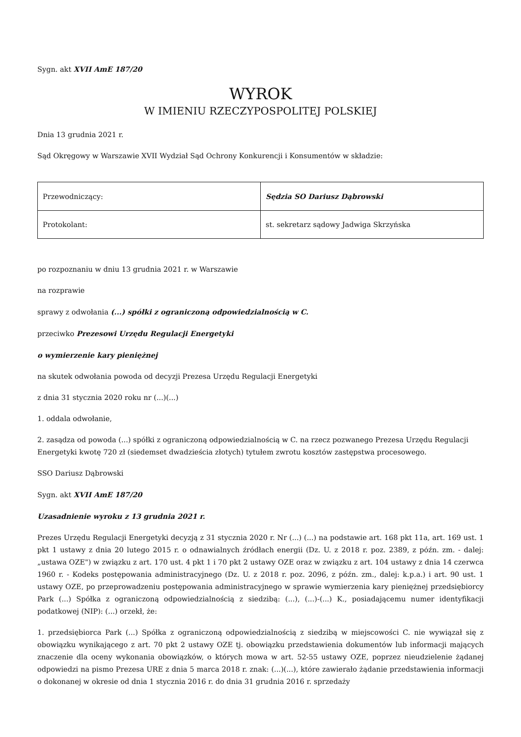Sygn. akt XVII AmE 187/20
WYROK
W IMIENIU RZECZYPOSPOLITEJ POLSKIEJ
Dnia 13 grudnia 2021 r.
Sąd Okręgowy w Warszawie XVII Wydział Sąd Ochrony Konkurencji i Konsumentów w składzie:
| Przewodniczący: | Sędzia SO Dariusz Dąbrowski |
| Protokolant: | st. sekretarz sądowy Jadwiga Skrzyńska |
po rozpoznaniu w dniu 13 grudnia 2021 r. w Warszawie
na rozprawie
sprawy z odwołania (...) spółki z ograniczoną odpowiedzialnością w C.
przeciwko Prezesowi Urzędu Regulacji Energetyki
o wymierzenie kary pieniężnej
na skutek odwołania powoda od decyzji Prezesa Urzędu Regulacji Energetyki
z dnia 31 stycznia 2020 roku nr (...)(...)
1. oddala odwołanie,
2. zasądza od powoda (...) spółki z ograniczoną odpowiedzialnością w C. na rzecz pozwanego Prezesa Urzędu Regulacji Energetyki kwotę 720 zł (siedemset dwadzieścia złotych) tytułem zwrotu kosztów zastępstwa procesowego.
SSO Dariusz Dąbrowski
Sygn. akt XVII AmE 187/20
Uzasadnienie wyroku z 13 grudnia 2021 r.
Prezes Urzędu Regulacji Energetyki decyzją z 31 stycznia 2020 r. Nr (...) (...) na podstawie art. 168 pkt 11a, art. 169 ust. 1 pkt 1 ustawy z dnia 20 lutego 2015 r. o odnawialnych źródłach energii (Dz. U. z 2018 r. poz. 2389, z późn. zm. - dalej: „ustawa OZE") w związku z art. 170 ust. 4 pkt 1 i 70 pkt 2 ustawy OZE oraz w związku z art. 104 ustawy z dnia 14 czerwca 1960 r. - Kodeks postępowania administracyjnego (Dz. U. z 2018 r. poz. 2096, z późn. zm., dalej: k.p.a.) i art. 90 ust. 1 ustawy OZE, po przeprowadzeniu postępowania administracyjnego w sprawie wymierzenia kary pieniężnej przedsiębiorcy Park (...) Spółka z ograniczoną odpowiedzialnością z siedzibą: (...), (...)-(...) K., posiadającemu numer identyfikacji podatkowej (NIP): (...) orzekł, że:
1. przedsiębiorca Park (...) Spółka z ograniczoną odpowiedzialnością z siedzibą w miejscowości C. nie wywiązał się z obowiązku wynikającego z art. 70 pkt 2 ustawy OZE tj. obowiązku przedstawienia dokumentów lub informacji mających znaczenie dla oceny wykonania obowiązków, o których mowa w art. 52-55 ustawy OZE, poprzez nieudzielenie żądanej odpowiedzi na pismo Prezesa URE z dnia 5 marca 2018 r. znak: (...)(...), które zawierało żądanie przedstawienia informacji o dokonanej w okresie od dnia 1 stycznia 2016 r. do dnia 31 grudnia 2016 r. sprzedaży